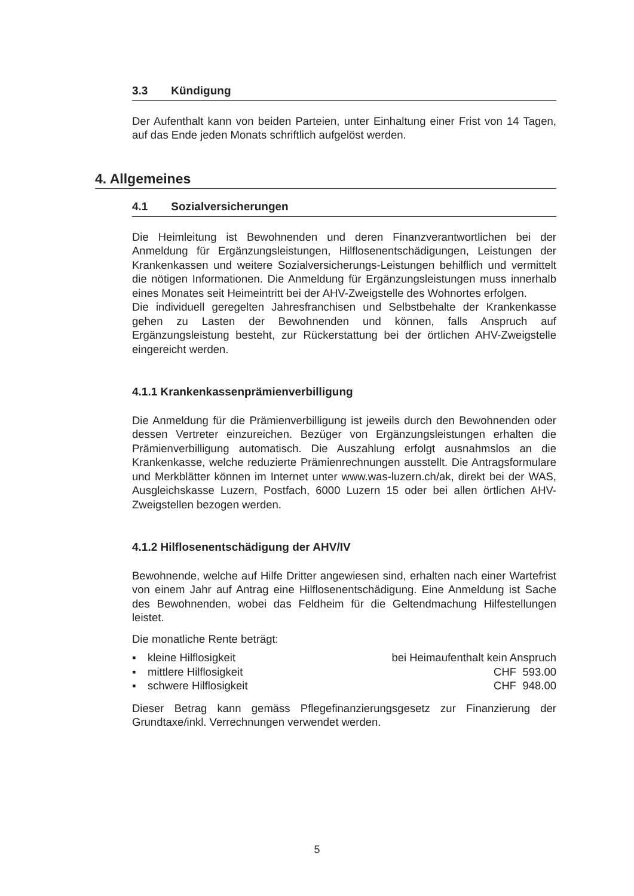3.3 Kündigung
Der Aufenthalt kann von beiden Parteien, unter Einhaltung einer Frist von 14 Tagen, auf das Ende jeden Monats schriftlich aufgelöst werden.
4. Allgemeines
4.1 Sozialversicherungen
Die Heimleitung ist Bewohnenden und deren Finanzverantwortlichen bei der Anmeldung für Ergänzungsleistungen, Hilflosenentschädigungen, Leistungen der Krankenkassen und weitere Sozialversicherungs-Leistungen behilflich und vermittelt die nötigen Informationen. Die Anmeldung für Ergänzungsleistungen muss innerhalb eines Monates seit Heimeintritt bei der AHV-Zweigstelle des Wohnortes erfolgen.
Die individuell geregelten Jahresfranchisen und Selbstbehalte der Krankenkasse gehen zu Lasten der Bewohnenden und können, falls Anspruch auf Ergänzungsleistung besteht, zur Rückerstattung bei der örtlichen AHV-Zweigstelle eingereicht werden.
4.1.1 Krankenkassenprämienverbilligung
Die Anmeldung für die Prämienverbilligung ist jeweils durch den Bewohnenden oder dessen Vertreter einzureichen. Bezüger von Ergänzungsleistungen erhalten die Prämienverbilligung automatisch. Die Auszahlung erfolgt ausnahmslos an die Krankenkasse, welche reduzierte Prämienrechnungen ausstellt. Die Antragsformulare und Merkblätter können im Internet unter www.was-luzern.ch/ak, direkt bei der WAS, Ausgleichskasse Luzern, Postfach, 6000 Luzern 15 oder bei allen örtlichen AHV-Zweigstellen bezogen werden.
4.1.2 Hilflosenentschädigung der AHV/IV
Bewohnende, welche auf Hilfe Dritter angewiesen sind, erhalten nach einer Wartefrist von einem Jahr auf Antrag eine Hilflosenentschädigung. Eine Anmeldung ist Sache des Bewohnenden, wobei das Feldheim für die Geltendmachung Hilfestellungen leistet.
Die monatliche Rente beträgt:
▪ kleine Hilflosigkeit bei Heimaufenthalt kein Anspruch
▪ mittlere Hilflosigkeit CHF 593.00
▪ schwere Hilflosigkeit CHF 948.00
Dieser Betrag kann gemäss Pflegefinanzierungsgesetz zur Finanzierung der Grundtaxe/inkl. Verrechnungen verwendet werden.
5